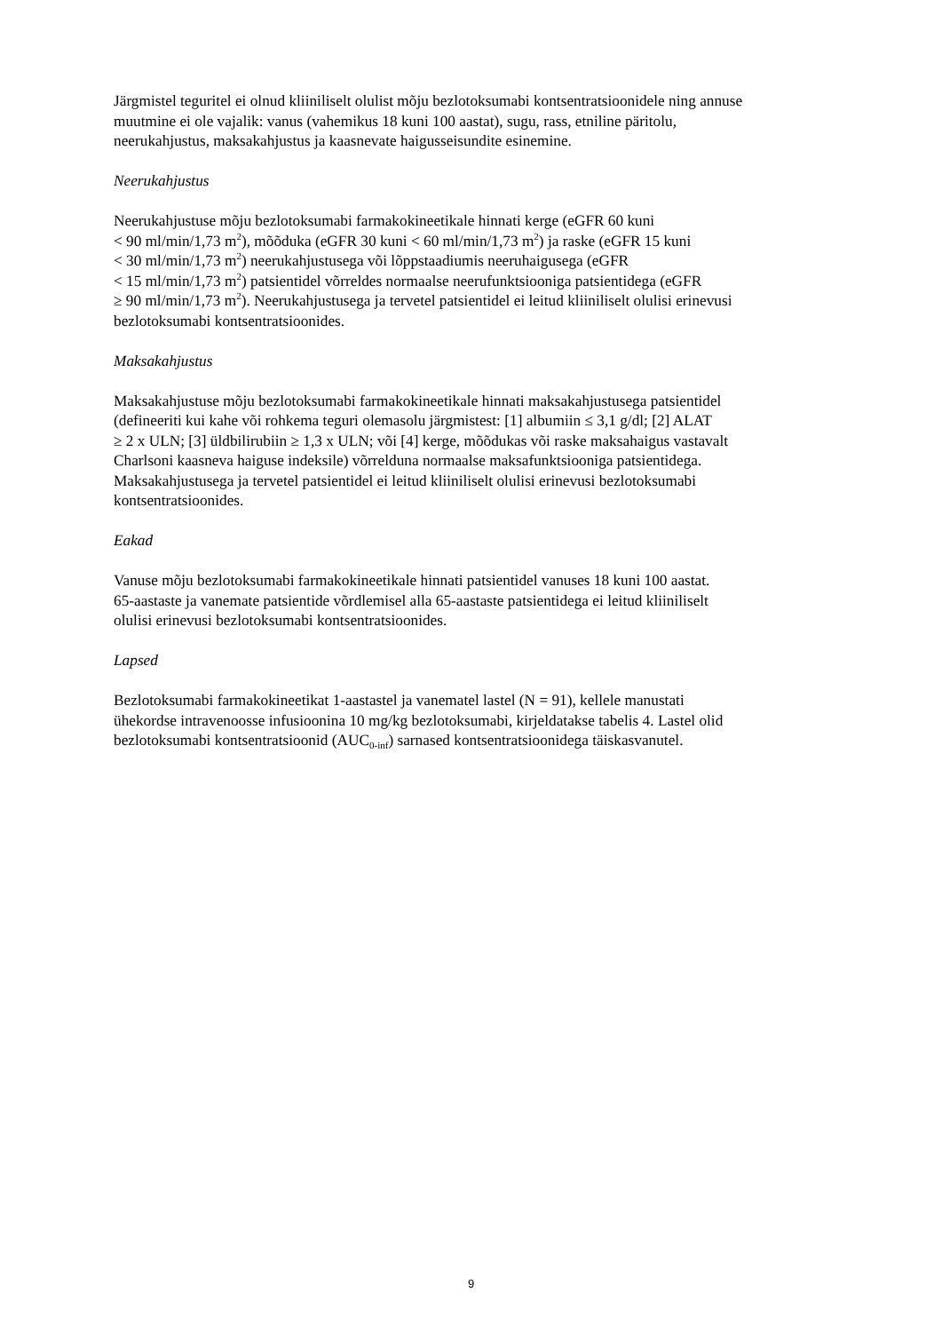Järgmistel teguritel ei olnud kliiniliselt olulist mõju bezlotoksumabi kontsentratsioonidele ning annuse
muutmine ei ole vajalik: vanus (vahemikus 18 kuni 100 aastat), sugu, rass, etniline päritolu,
neerukahjustus, maksakahjustus ja kaasnevate haigusseisundite esinemine.
Neerukahjustus
Neerukahjustuse mõju bezlotoksumabi farmakokineetikale hinnati kerge (eGFR 60 kuni
< 90 ml/min/1,73 m<sup>2</sup>), mõõduka (eGFR 30 kuni < 60 ml/min/1,73 m<sup>2</sup>) ja raske (eGFR 15 kuni
< 30 ml/min/1,73 m<sup>2</sup>) neerukahjustusega või lõppstaadiumis neeruhaigusega (eGFR
< 15 ml/min/1,73 m<sup>2</sup>) patsientidel võrreldes normaalse neerufunktsiooniga patsientidega (eGFR
≥ 90 ml/min/1,73 m<sup>2</sup>). Neerukahjustusega ja tervetel patsientidel ei leitud kliiniliselt olulisi erinevusi
bezlotoksumabi kontsentratsioonides.
Maksakahjustus
Maksakahjustuse mõju bezlotoksumabi farmakokineetikale hinnati maksakahjustusega patsientidel
(defineeriti kui kahe või rohkema teguri olemasolu järgmistest: [1] albumiin ≤ 3,1 g/dl; [2] ALAT
≥ 2 x ULN; [3] üldbilirubiin ≥ 1,3 x ULN; või [4] kerge, mõõdukas või raske maksahaigus vastavalt
Charlsoni kaasneva haiguse indeksile) võrrelduna normaalse maksafunktsiooniga patsientidega.
Maksakahjustusega ja tervetel patsientidel ei leitud kliiniliselt olulisi erinevusi bezlotoksumabi
kontsentratsioonides.
Eakad
Vanuse mõju bezlotoksumabi farmakokineetikale hinnati patsientidel vanuses 18 kuni 100 aastat.
65-aastaste ja vanemate patsientide võrdlemisel alla 65-aastaste patsientidega ei leitud kliiniliselt
olulisi erinevusi bezlotoksumabi kontsentratsioonides.
Lapsed
Bezlotoksumabi farmakokineetikat 1-aastastel ja vanematel lastel (N = 91), kellele manustati
ühekordse intravenoosse infusioonina 10 mg/kg bezlotoksumabi, kirjeldatakse tabelis 4. Lastel olid
bezlotoksumabi kontsentratsioonid (AUC<sub>0-inf</sub>) sarnased kontsentratsioonidega täiskasvanutel.
9